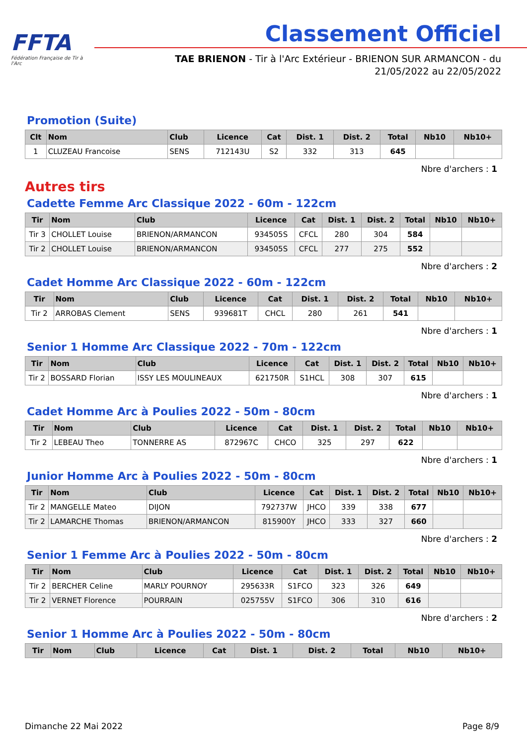FFTA
Fédération Française de Tir à l'Arc
Classement Officiel
TAE BRIENON - Tir à l'Arc Extérieur - BRIENON SUR ARMANCON - du
21/05/2022 au 22/05/2022
Promotion (Suite)
| Clt | Nom | Club | Licence | Cat | Dist. 1 | Dist. 2 | Total | Nb10 | Nb10+ |
| --- | --- | --- | --- | --- | --- | --- | --- | --- | --- |
| 1 | CLUZEAU Francoise | SENS | 712143U | S2 | 332 | 313 | 645 | | |
Nbre d'archers : 1
Autres tirs
Cadette Femme Arc Classique 2022 - 60m - 122cm
| Tir | Nom | Club | Licence | Cat | Dist. 1 | Dist. 2 | Total | Nb10 | Nb10+ |
| --- | --- | --- | --- | --- | --- | --- | --- | --- | --- |
| Tir 3 | CHOLLET Louise | BRIENON/ARMANCON | 934505S | CFCL | 280 | 304 | 584 | | |
| Tir 2 | CHOLLET Louise | BRIENON/ARMANCON | 934505S | CFCL | 277 | 275 | 552 | | |
Nbre d'archers : 2
Cadet Homme Arc Classique 2022 - 60m - 122cm
| Tir | Nom | Club | Licence | Cat | Dist. 1 | Dist. 2 | Total | Nb10 | Nb10+ |
| --- | --- | --- | --- | --- | --- | --- | --- | --- | --- |
| Tir 2 | ARROBAS Clement | SENS | 939681T | CHCL | 280 | 261 | 541 | | |
Nbre d'archers : 1
Senior 1 Homme Arc Classique 2022 - 70m - 122cm
| Tir | Nom | Club | Licence | Cat | Dist. 1 | Dist. 2 | Total | Nb10 | Nb10+ |
| --- | --- | --- | --- | --- | --- | --- | --- | --- | --- |
| Tir 2 | BOSSARD Florian | ISSY LES MOULINEAUX | 621750R | S1HCL | 308 | 307 | 615 | | |
Nbre d'archers : 1
Cadet Homme Arc à Poulies 2022 - 50m - 80cm
| Tir | Nom | Club | Licence | Cat | Dist. 1 | Dist. 2 | Total | Nb10 | Nb10+ |
| --- | --- | --- | --- | --- | --- | --- | --- | --- | --- |
| Tir 2 | LEBEAU Theo | TONNERRE AS | 872967C | CHCO | 325 | 297 | 622 | | |
Nbre d'archers : 1
Junior Homme Arc à Poulies 2022 - 50m - 80cm
| Tir | Nom | Club | Licence | Cat | Dist. 1 | Dist. 2 | Total | Nb10 | Nb10+ |
| --- | --- | --- | --- | --- | --- | --- | --- | --- | --- |
| Tir 2 | MANGELLE Mateo | DIJON | 792737W | JHCO | 339 | 338 | 677 | | |
| Tir 2 | LAMARCHE Thomas | BRIENON/ARMANCON | 815900Y | JHCO | 333 | 327 | 660 | | |
Nbre d'archers : 2
Senior 1 Femme Arc à Poulies 2022 - 50m - 80cm
| Tir | Nom | Club | Licence | Cat | Dist. 1 | Dist. 2 | Total | Nb10 | Nb10+ |
| --- | --- | --- | --- | --- | --- | --- | --- | --- | --- |
| Tir 2 | BERCHER Celine | MARLY POURNOY | 295633R | S1FCO | 323 | 326 | 649 | | |
| Tir 2 | VERNET Florence | POURRAIN | 025755V | S1FCO | 306 | 310 | 616 | | |
Nbre d'archers : 2
Senior 1 Homme Arc à Poulies 2022 - 50m - 80cm
| Tir | Nom | Club | Licence | Cat | Dist. 1 | Dist. 2 | Total | Nb10 | Nb10+ |
| --- | --- | --- | --- | --- | --- | --- | --- | --- | --- |
Dimanche 22 Mai 2022 Page 8/9